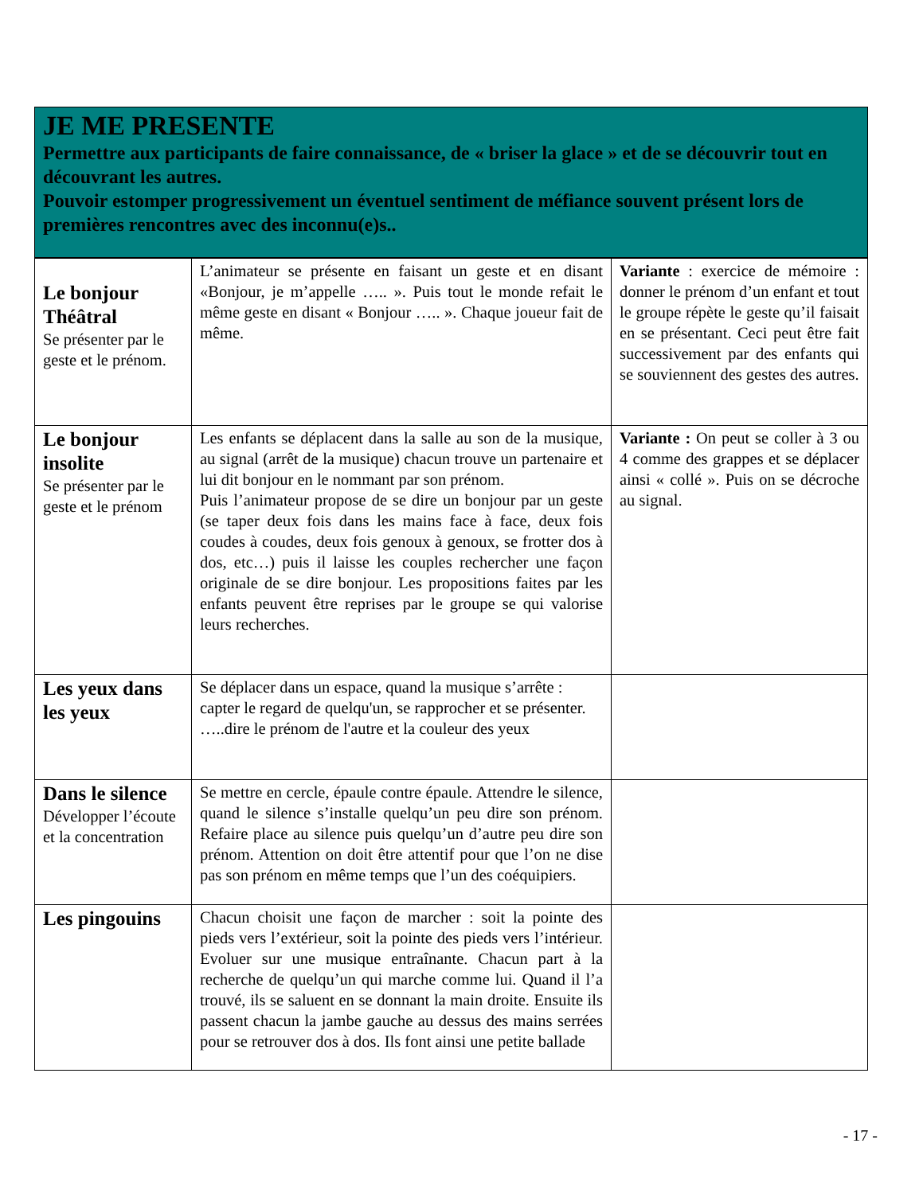JE ME PRESENTE
Permettre aux participants de faire connaissance, de « briser la glace » et de se découvrir tout en découvrant les autres.
Pouvoir estomper progressivement un éventuel sentiment de méfiance souvent présent lors de premières rencontres avec des inconnu(e)s..
| Le bonjour Théâtral Se présenter par le geste et le prénom. | L’animateur se présente en faisant un geste et en disant «Bonjour, je m’appelle ….. ». Puis tout le monde refait le même geste en disant « Bonjour ….. ». Chaque joueur fait de même. | Variante : exercice de mémoire : donner le prénom d’un enfant et tout le groupe répète le geste qu’il faisait en se présentant. Ceci peut être fait successivement par des enfants qui se souviennent des gestes des autres. |
| Le bonjour insolite Se présenter par le geste et le prénom | Les enfants se déplacent dans la salle au son de la musique, au signal (arrêt de la musique) chacun trouve un partenaire et lui dit bonjour en le nommant par son prénom. Puis l’animateur propose de se dire un bonjour par un geste (se taper deux fois dans les mains face à face, deux fois coudes à coudes, deux fois genoux à genoux, se frotter dos à dos, etc…) puis il laisse les couples rechercher une façon originale de se dire bonjour. Les propositions faites par les enfants peuvent être reprises par le groupe se qui valorise leurs recherches. | Variante : On peut se coller à 3 ou 4 comme des grappes et se déplacer ainsi « collé ». Puis on se décroche au signal. |
| Les yeux dans les yeux | Se déplacer dans un espace, quand la musique s’arrête : capter le regard de quelqu'un, se rapprocher et se présenter. …..dire le prénom de l'autre et la couleur des yeux | |
| Dans le silence Développer l’écoute et la concentration | Se mettre en cercle, épaule contre épaule. Attendre le silence, quand le silence s’installe quelqu’un peu dire son prénom. Refaire place au silence puis quelqu’un d’autre peu dire son prénom. Attention on doit être attentif pour que l’on ne dise pas son prénom en même temps que l’un des coéquipiers. | |
| Les pingouins | Chacun choisit une façon de marcher : soit la pointe des pieds vers l’extérieur, soit la pointe des pieds vers l’intérieur. Evoluer sur une musique entraînante. Chacun part à la recherche de quelqu’un qui marche comme lui. Quand il l’a trouvé, ils se saluent en se donnant la main droite. Ensuite ils passent chacun la jambe gauche au dessus des mains serrées pour se retrouver dos à dos. Ils font ainsi une petite ballade | |
- 17 -